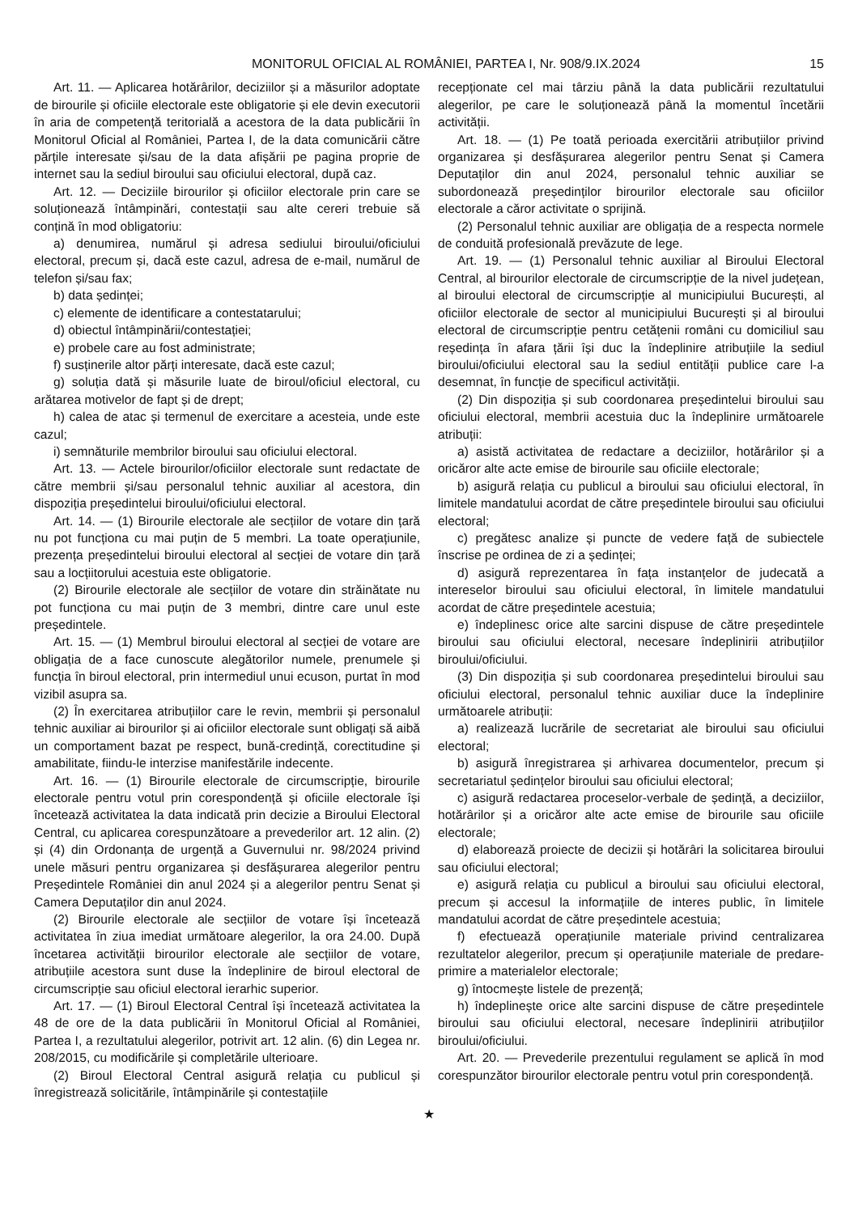MONITORUL OFICIAL AL ROMÂNIEI, PARTEA I, Nr. 908/9.IX.2024 15
Art. 11. — Aplicarea hotărârilor, deciziilor și a măsurilor adoptate de birourile și oficiile electorale este obligatorie și ele devin executorii în aria de competență teritorială a acestora de la data publicării în Monitorul Oficial al României, Partea I, de la data comunicării către părțile interesate și/sau de la data afișării pe pagina proprie de internet sau la sediul biroului sau oficiului electoral, după caz.
Art. 12. — Deciziile birourilor și oficiilor electorale prin care se soluționează întâmpinări, contestații sau alte cereri trebuie să conțină în mod obligatoriu:
a) denumirea, numărul și adresa sediului biroului/oficiului electoral, precum și, dacă este cazul, adresa de e-mail, numărul de telefon și/sau fax;
b) data ședinței;
c) elemente de identificare a contestatarului;
d) obiectul întâmpinării/contestației;
e) probele care au fost administrate;
f) susținerile altor părți interesate, dacă este cazul;
g) soluția dată și măsurile luate de biroul/oficiul electoral, cu arătarea motivelor de fapt și de drept;
h) calea de atac și termenul de exercitare a acesteia, unde este cazul;
i) semnăturile membrilor biroului sau oficiului electoral.
Art. 13. — Actele birourilor/oficiilor electorale sunt redactate de către membrii și/sau personalul tehnic auxiliar al acestora, din dispoziția președintelui biroului/oficiului electoral.
Art. 14. — (1) Birourile electorale ale secțiilor de votare din țară nu pot funcționa cu mai puțin de 5 membri. La toate operațiunile, prezența președintelui biroului electoral al secției de votare din țară sau a locțiitorului acestuia este obligatorie.
(2) Birourile electorale ale secțiilor de votare din străinătate nu pot funcționa cu mai puțin de 3 membri, dintre care unul este președintele.
Art. 15. — (1) Membrul biroului electoral al secției de votare are obligația de a face cunoscute alegătorilor numele, prenumele și funcția în biroul electoral, prin intermediul unui ecuson, purtat în mod vizibil asupra sa.
(2) În exercitarea atribuțiilor care le revin, membrii și personalul tehnic auxiliar ai birourilor și ai oficiilor electorale sunt obligați să aibă un comportament bazat pe respect, bună-credință, corectitudine și amabilitate, fiindu-le interzise manifestările indecente.
Art. 16. — (1) Birourile electorale de circumscripție, birourile electorale pentru votul prin corespondență și oficiile electorale își încetează activitatea la data indicată prin decizie a Biroului Electoral Central, cu aplicarea corespunzătoare a prevederilor art. 12 alin. (2) și (4) din Ordonanța de urgență a Guvernului nr. 98/2024 privind unele măsuri pentru organizarea și desfășurarea alegerilor pentru Președintele României din anul 2024 și a alegerilor pentru Senat și Camera Deputaților din anul 2024.
(2) Birourile electorale ale secțiilor de votare își încetează activitatea în ziua imediat următoare alegerilor, la ora 24.00. După încetarea activității birourilor electorale ale secțiilor de votare, atribuțiile acestora sunt duse la îndeplinire de biroul electoral de circumscripție sau oficiul electoral ierarhic superior.
Art. 17. — (1) Biroul Electoral Central își încetează activitatea la 48 de ore de la data publicării în Monitorul Oficial al României, Partea I, a rezultatului alegerilor, potrivit art. 12 alin. (6) din Legea nr. 208/2015, cu modificările și completările ulterioare.
(2) Biroul Electoral Central asigură relația cu publicul și înregistrează solicitările, întâmpinările și contestațiile
recepționate cel mai târziu până la data publicării rezultatului alegerilor, pe care le soluționează până la momentul încetării activității.
Art. 18. — (1) Pe toată perioada exercitării atribuțiilor privind organizarea și desfășurarea alegerilor pentru Senat și Camera Deputaților din anul 2024, personalul tehnic auxiliar se subordonează președinților birourilor electorale sau oficiilor electorale a căror activitate o sprijină.
(2) Personalul tehnic auxiliar are obligația de a respecta normele de conduită profesională prevăzute de lege.
Art. 19. — (1) Personalul tehnic auxiliar al Biroului Electoral Central, al birourilor electorale de circumscripție de la nivel județean, al biroului electoral de circumscripție al municipiului București, al oficiilor electorale de sector al municipiului București și al biroului electoral de circumscripție pentru cetățenii români cu domiciliul sau reședința în afara țării își duc la îndeplinire atribuțiile la sediul biroului/oficiului electoral sau la sediul entității publice care l-a desemnat, în funcție de specificul activității.
(2) Din dispoziția și sub coordonarea președintelui biroului sau oficiului electoral, membrii acestuia duc la îndeplinire următoarele atribuții:
a) asistă activitatea de redactare a deciziilor, hotărârilor și a oricăror alte acte emise de birourile sau oficiile electorale;
b) asigură relația cu publicul a biroului sau oficiului electoral, în limitele mandatului acordat de către președintele biroului sau oficiului electoral;
c) pregătesc analize și puncte de vedere față de subiectele înscrise pe ordinea de zi a ședinței;
d) asigură reprezentarea în fața instanțelor de judecată a intereselor biroului sau oficiului electoral, în limitele mandatului acordat de către președintele acestuia;
e) îndeplinesc orice alte sarcini dispuse de către președintele biroului sau oficiului electoral, necesare îndeplinirii atribuțiilor biroului/oficiului.
(3) Din dispoziția și sub coordonarea președintelui biroului sau oficiului electoral, personalul tehnic auxiliar duce la îndeplinire următoarele atribuții:
a) realizează lucrările de secretariat ale biroului sau oficiului electoral;
b) asigură înregistrarea și arhivarea documentelor, precum și secretariatul ședințelor biroului sau oficiului electoral;
c) asigură redactarea proceselor-verbale de ședință, a deciziilor, hotărârilor și a oricăror alte acte emise de birourile sau oficiile electorale;
d) elaborează proiecte de decizii și hotărâri la solicitarea biroului sau oficiului electoral;
e) asigură relația cu publicul a biroului sau oficiului electoral, precum și accesul la informațiile de interes public, în limitele mandatului acordat de către președintele acestuia;
f) efectuează operațiunile materiale privind centralizarea rezultatelor alegerilor, precum și operațiunile materiale de predare-primire a materialelor electorale;
g) întocmește listele de prezență;
h) îndeplinește orice alte sarcini dispuse de către președintele biroului sau oficiului electoral, necesare îndeplinirii atribuțiilor biroului/oficiului.
Art. 20. — Prevederile prezentului regulament se aplică în mod corespunzător birourilor electorale pentru votul prin corespondență.
★